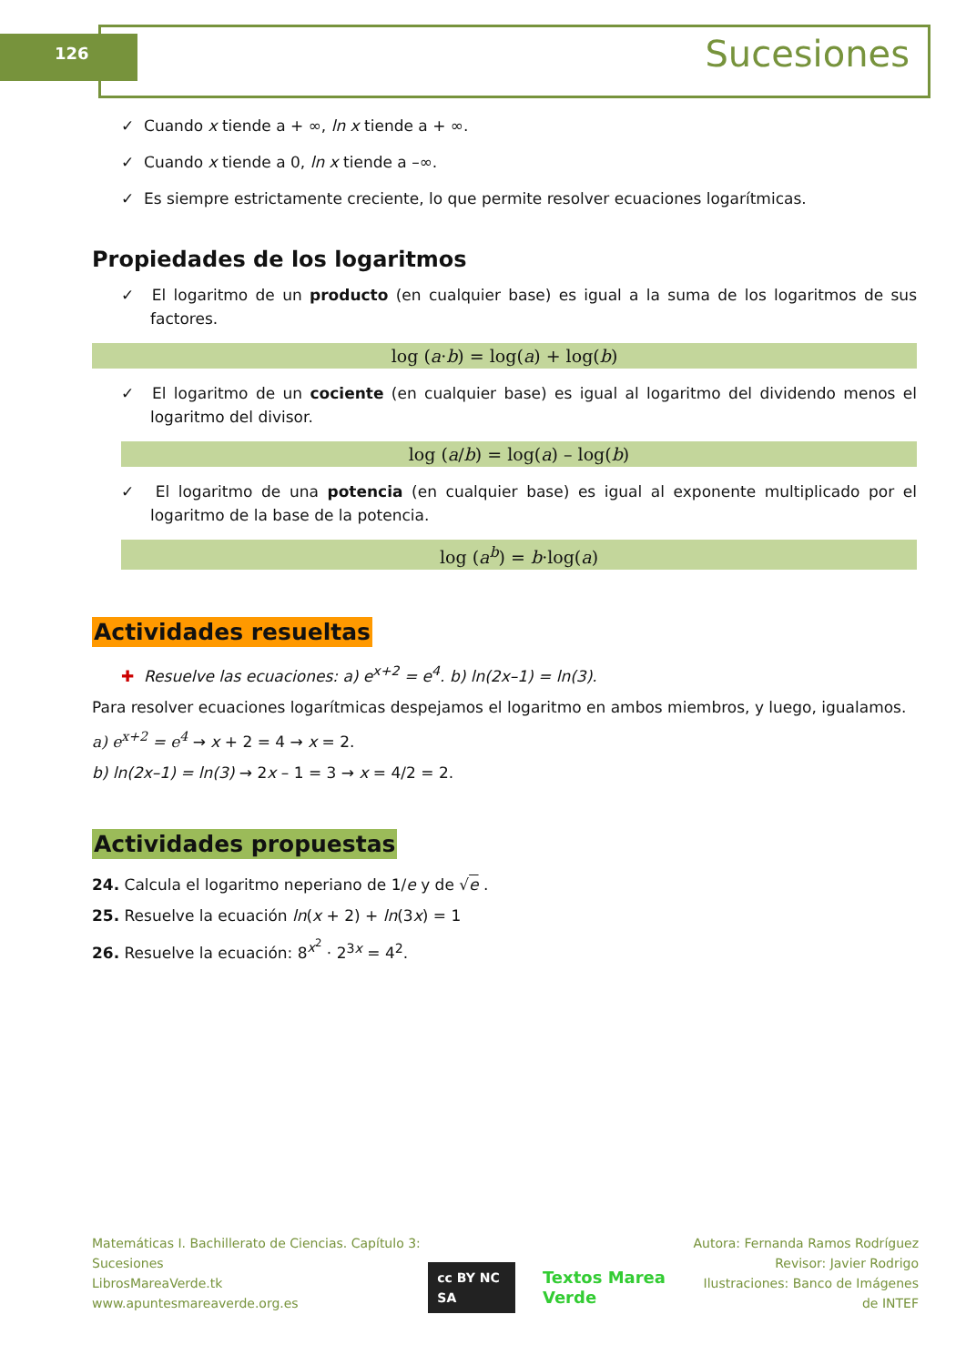126 Sucesiones
✓ Cuando x tiende a + ∞, ln x tiende a + ∞.
✓ Cuando x tiende a 0, ln x tiende a –∞.
✓ Es siempre estrictamente creciente, lo que permite resolver ecuaciones logarítmicas.
Propiedades de los logaritmos
✓ El logaritmo de un producto (en cualquier base) es igual a la suma de los logaritmos de sus factores.
log (a·b) = log(a) + log(b)
✓ El logaritmo de un cociente (en cualquier base) es igual al logaritmo del dividendo menos el logaritmo del divisor.
log (a/b) = log(a) – log(b)
✓ El logaritmo de una potencia (en cualquier base) es igual al exponente multiplicado por el logaritmo de la base de la potencia.
log (a<sup>b</sup>) = b·log(a)
Actividades resueltas
✚ Resuelve las ecuaciones: a) e<sup>x+2</sup> = e<sup>4</sup>. b) ln(2x–1) = ln(3).
Para resolver ecuaciones logarítmicas despejamos el logaritmo en ambos miembros, y luego, igualamos.
a) e<sup>x+2</sup> = e<sup>4</sup> → x + 2 = 4 → x = 2.
b) ln(2x–1) = ln(3) → 2x – 1 = 3 → x = 4/2 = 2.
Actividades propuestas
24. Calcula el logaritmo neperiano de 1/e y de √e .
25. Resuelve la ecuación ln(x + 2) + ln(3x) = 1
26. Resuelve la ecuación: 8<sup>x<sup>2</sup></sup> · 2<sup>3x</sup> = 4<sup>2</sup>.
Matemáticas I. Bachillerato de Ciencias. Capítulo 3: Sucesiones
LibrosMareaVerde.tk
www.apuntesmareaverde.org.es
cc BY NC SA Textos Marea Verde
Autora: Fernanda Ramos Rodríguez
Revisor: Javier Rodrigo
Ilustraciones: Banco de Imágenes de INTEF